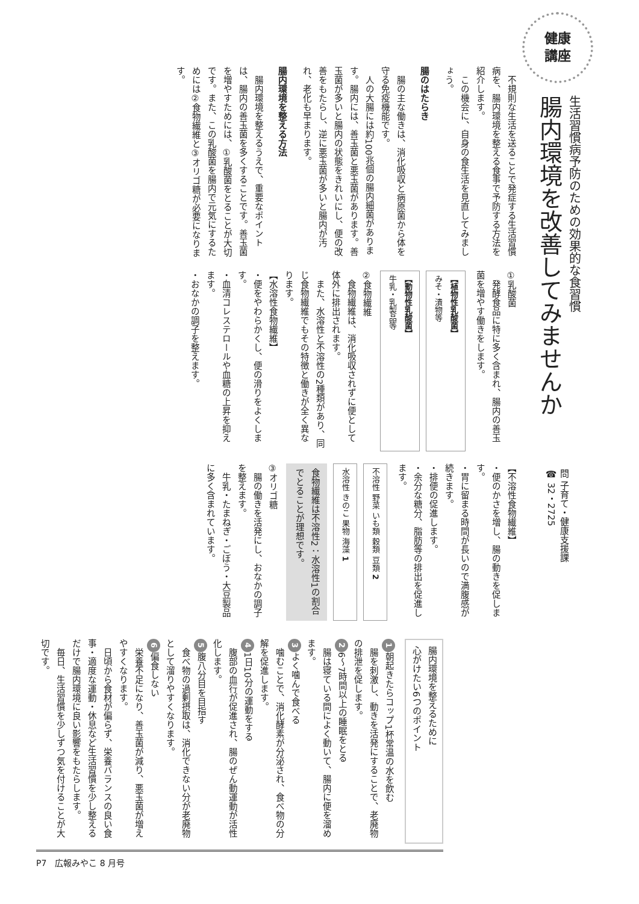健康
講座
生活習慣病予防のための効果的な食習慣
腸内環境を改善してみませんか
問 子育て・健康支援課
☎ 32・2725
　不規則な生活を送ることで発症する生活習慣病を、腸内環境を整える食事で予防する方法を紹介します。
　この機会に、自身の食生活を見直してみましょう。
腸のはたらき
　腸の主な働きは、消化吸収と病原菌から体を守る免疫機能です。
　人の大腸には約100兆個の腸内細菌があります。腸内には、善玉菌と悪玉菌があります。善玉菌が多いと腸内の状態をきれいにし、便の改善をもたらし、逆に悪玉菌が多いと腸内が汚れ、老化も早まります。
腸内環境を整える方法
　腸内環境を整えるうえで、重要なポイントは、腸内の善玉菌を多くすることです。善玉菌を増やすためには、①乳酸菌をとることが大切です。また、この乳酸菌を腸内で元気にするためには②食物繊維と③オリゴ糖が必要になります。
①乳酸菌
　発酵食品に特に多く含まれ、腸内の善玉菌を増やす働きをします。
【植物性乳酸菌】
みそ・漬物等
【動物性乳酸菌】
牛乳・乳製品等
②食物繊維
　食物繊維は、消化吸収されずに便として体外に排出されます。
　また、水溶性と不溶性の2種類があり、同じ食物繊維でもその特徴と働きが全く異なります。
【水溶性食物繊維】
・便をやわらかくし、便の滑りをよくします。
・血清コレステロールや血糖の上昇を抑えます。
・おなかの調子を整えます。
【不溶性食物繊維】
・便のかさを増し、腸の動きを促します。
・胃に留まる時間が長いので満腹感が続きます。
・排便の促進します。
・余分な糖分、脂肪等の排出を促進します。
不溶性 野菜 いも類 穀類 豆類 2
水溶性 きのこ 果物 海藻 1
食物繊維は不溶性2：水溶性1の割合でとることが理想です。
③オリゴ糖
　腸の働きを活発にし、おなかの調子を整えます。
　牛乳・たまねぎ・ごぼう・大豆製品に多く含まれています。
腸内環境を整えるために
心がけたい6つのポイント
1 朝起きたらコップ1杯常温の水を飲む
　腸を刺激し、動きを活発にすることで、老廃物の排泄を促します。
2 6～7時間以上の睡眠をとる
　腸は寝ている間によく動いて、腸内に便を溜めます。
3 よく噛んで食べる
　噛むことで、消化酵素が分泌され、食べ物の分解を促進します。
4 1日10分の運動をする
　腹部の血行が促進され、腸のぜん動運動が活性化します。
5 腹八分目を目指す
　食べ物の過剰摂取は、消化できない分が老廃物として溜りやすくなります。
6 偏食しない
　栄養不足になり、善玉菌が減り、悪玉菌が増えやすくなります。
　日頃から食材が偏らず、栄養バランスの良い食事・適度な運動・休息など生活習慣を少し整えるだけで腸内環境に良い影響をもたらします。
　毎日、生活習慣を少しずつ気を付けることが大切です。
P7　広報みやこ 8 月号